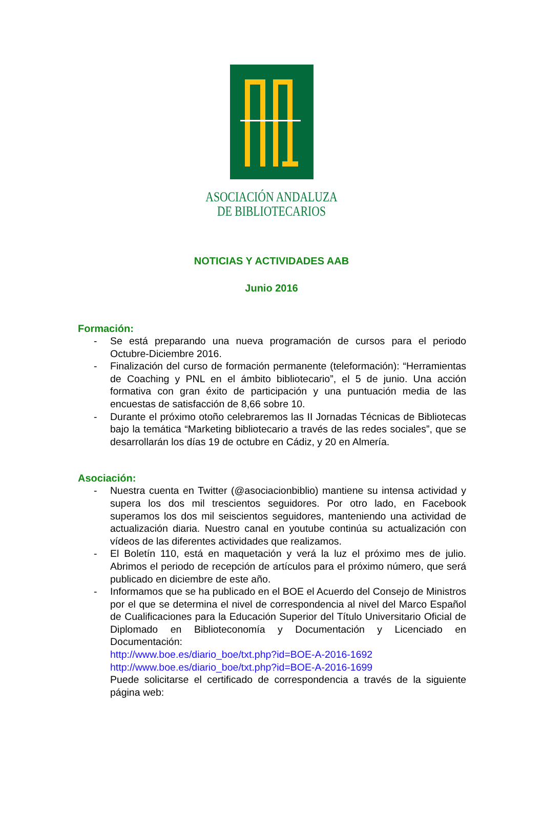ASOCIACIÓN ANDALUZA
DE BIBLIOTECARIOS
NOTICIAS Y ACTIVIDADES AAB
Junio 2016
Formación:
- Se está preparando una nueva programación de cursos para el periodo Octubre-Diciembre 2016.
- Finalización del curso de formación permanente (teleformación): “Herramientas de Coaching y PNL en el ámbito bibliotecario”, el 5 de junio. Una acción formativa con gran éxito de participación y una puntuación media de las encuestas de satisfacción de 8,66 sobre 10.
- Durante el próximo otoño celebraremos las II Jornadas Técnicas de Bibliotecas bajo la temática “Marketing bibliotecario a través de las redes sociales”, que se desarrollarán los días 19 de octubre en Cádiz, y 20 en Almería.
Asociación:
- Nuestra cuenta en Twitter (@asociacionbiblio) mantiene su intensa actividad y supera los dos mil trescientos seguidores. Por otro lado, en Facebook superamos los dos mil seiscientos seguidores, manteniendo una actividad de actualización diaria. Nuestro canal en youtube continúa su actualización con vídeos de las diferentes actividades que realizamos.
- El Boletín 110, está en maquetación y verá la luz el próximo mes de julio. Abrimos el periodo de recepción de artículos para el próximo número, que será publicado en diciembre de este año.
- Informamos que se ha publicado en el BOE el Acuerdo del Consejo de Ministros por el que se determina el nivel de correspondencia al nivel del Marco Español de Cualificaciones para la Educación Superior del Título Universitario Oficial de Diplomado en Biblioteconomía y Documentación y Licenciado en Documentación:
http://www.boe.es/diario_boe/txt.php?id=BOE-A-2016-1692
http://www.boe.es/diario_boe/txt.php?id=BOE-A-2016-1699
Puede solicitarse el certificado de correspondencia a través de la siguiente página web: